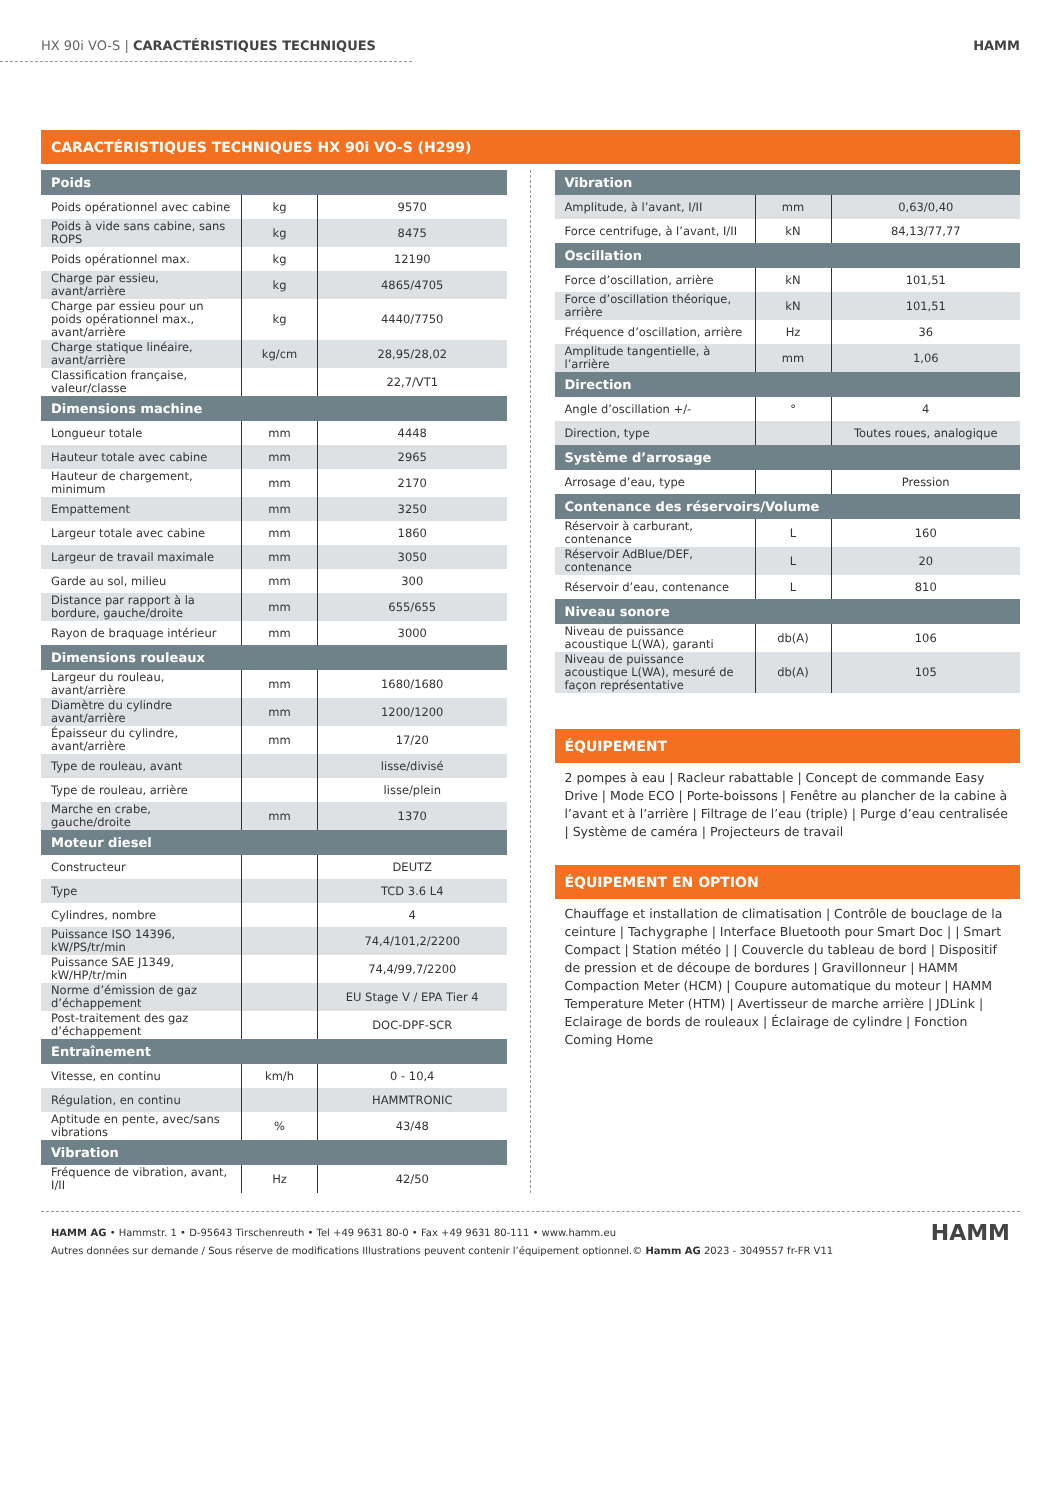HX 90i VO-S | CARACTÉRISTIQUES TECHNIQUES
HAMM
CARACTÉRISTIQUES TECHNIQUES HX 90i VO-S (H299)
| Poids | | |
| --- | --- | --- |
| Poids opérationnel avec cabine | kg | 9570 |
| Poids à vide sans cabine, sans ROPS | kg | 8475 |
| Poids opérationnel max. | kg | 12190 |
| Charge par essieu, avant/arrière | kg | 4865/4705 |
| Charge par essieu pour un poids opérationnel max., avant/arrière | kg | 4440/7750 |
| Charge statique linéaire, avant/arrière | kg/cm | 28,95/28,02 |
| Classification française, valeur/classe | | 22,7/VT1 |
| Dimensions machine | | |
| Longueur totale | mm | 4448 |
| Hauteur totale avec cabine | mm | 2965 |
| Hauteur de chargement, minimum | mm | 2170 |
| Empattement | mm | 3250 |
| Largeur totale avec cabine | mm | 1860 |
| Largeur de travail maximale | mm | 3050 |
| Garde au sol, milieu | mm | 300 |
| Distance par rapport à la bordure, gauche/droite | mm | 655/655 |
| Rayon de braquage intérieur | mm | 3000 |
| Dimensions rouleaux | | |
| Largeur du rouleau, avant/arrière | mm | 1680/1680 |
| Diamètre du cylindre avant/arrière | mm | 1200/1200 |
| Épaisseur du cylindre, avant/arrière | mm | 17/20 |
| Type de rouleau, avant | | lisse/divisé |
| Type de rouleau, arrière | | lisse/plein |
| Marche en crabe, gauche/droite | mm | 1370 |
| Moteur diesel | | |
| Constructeur | | DEUTZ |
| Type | | TCD 3.6 L4 |
| Cylindres, nombre | | 4 |
| Puissance ISO 14396, kW/PS/tr/min | | 74,4/101,2/2200 |
| Puissance SAE J1349, kW/HP/tr/min | | 74,4/99,7/2200 |
| Norme d’émission de gaz d’échappement | | EU Stage V / EPA Tier 4 |
| Post-traitement des gaz d’échappement | | DOC-DPF-SCR |
| Entraînement | | |
| Vitesse, en continu | km/h | 0 - 10,4 |
| Régulation, en continu | | HAMMTRONIC |
| Aptitude en pente, avec/sans vibrations | % | 43/48 |
| Vibration | | |
| Fréquence de vibration, avant, I/II | Hz | 42/50 |
| Vibration | | |
| --- | --- | --- |
| Amplitude, à l’avant, I/II | mm | 0,63/0,40 |
| Force centrifuge, à l’avant, I/II | kN | 84,13/77,77 |
| Oscillation | | |
| Force d’oscillation, arrière | kN | 101,51 |
| Force d’oscillation théorique, arrière | kN | 101,51 |
| Fréquence d’oscillation, arrière | Hz | 36 |
| Amplitude tangentielle, à l’arrière | mm | 1,06 |
| Direction | | |
| Angle d’oscillation +/- | ° | 4 |
| Direction, type | | Toutes roues, analogique |
| Système d’arrosage | | |
| Arrosage d’eau, type | | Pression |
| Contenance des réservoirs/Volume | | |
| Réservoir à carburant, contenance | L | 160 |
| Réservoir AdBlue/DEF, contenance | L | 20 |
| Réservoir d’eau, contenance | L | 810 |
| Niveau sonore | | |
| Niveau de puissance acoustique L(WA), garanti | db(A) | 106 |
| Niveau de puissance acoustique L(WA), mesuré de façon représentative | db(A) | 105 |
ÉQUIPEMENT
2 pompes à eau | Racleur rabattable | Concept de commande Easy Drive | Mode ECO | Porte-boissons | Fenêtre au plancher de la cabine à l’avant et à l’arrière | Filtrage de l’eau (triple) | Purge d’eau centralisée | Système de caméra | Projecteurs de travail
ÉQUIPEMENT EN OPTION
Chauffage et installation de climatisation | Contrôle de bouclage de la ceinture | Tachygraphe | Interface Bluetooth pour Smart Doc | | Smart Compact | Station météo | | Couvercle du tableau de bord | Dispositif de pression et de découpe de bordures | Gravillonneur | HAMM Compaction Meter (HCM) | Coupure automatique du moteur | HAMM Temperature Meter (HTM) | Avertisseur de marche arrière | JDLink | Eclairage de bords de rouleaux | Éclairage de cylindre | Fonction Coming Home
HAMM AG • Hammstr. 1 • D-95643 Tirschenreuth • Tel +49 9631 80-0 • Fax +49 9631 80-111 • www.hamm.eu
Autres données sur demande / Sous réserve de modifications Illustrations peuvent contenir l’équipement optionnel.© Hamm AG 2023 - 3049557 fr-FR V11
HAMM